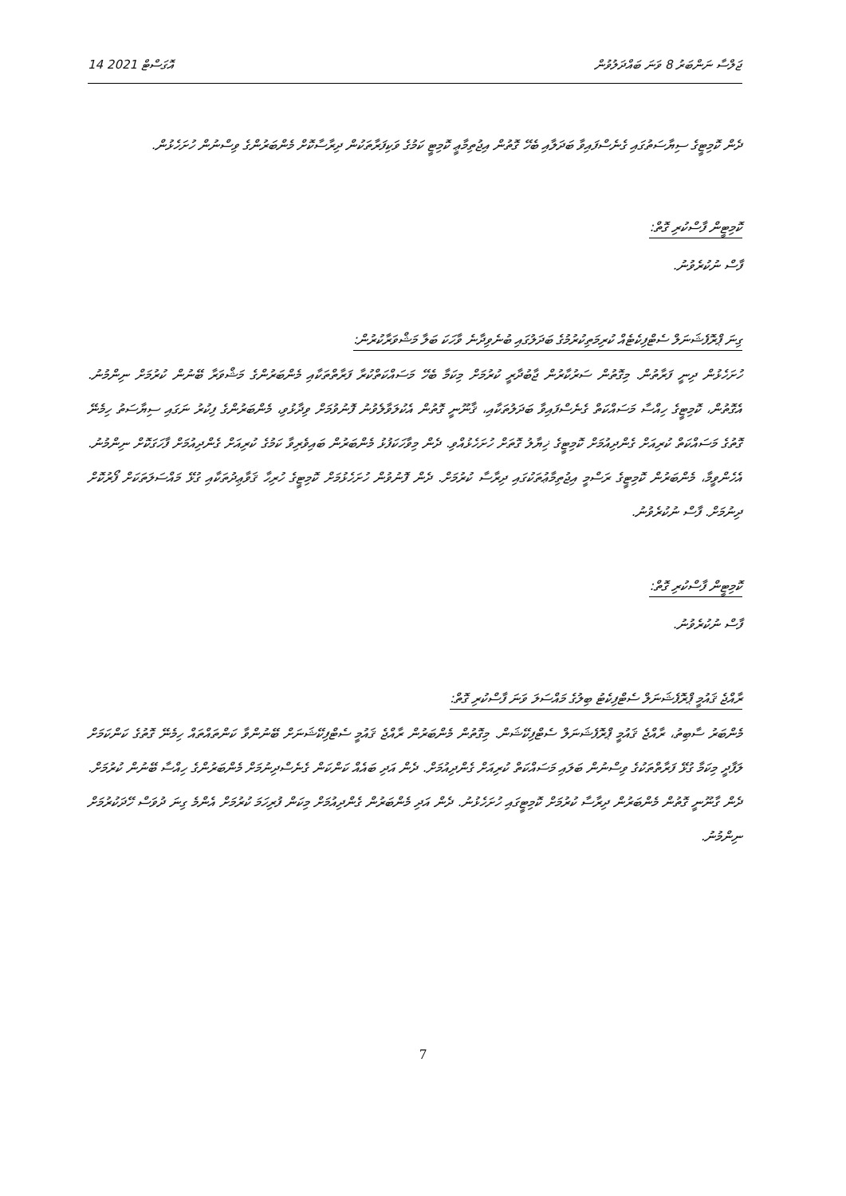14 އޮގަސްޓް 2021 ޖަލްސާ ނަންބަރު 8 ވަނަ ބައްދަލުވުން
ދެން ކޮމިޓީގެ ސިޔާސަތުގައި ގެނެސްފައިވާ ބަދަލާއި ބެހޭ ގޮތުން އިޖުތިމާޢީ ކޮމިޓީ ކަމުގެ ވަކިފަރާތަކުން ދިރާސާކޮށް މެންބަރުންގެ ވިސްނުން ހުށަހެޅުން.
ކޮމިޓީން ފާސްކުރި ގޮތް:
ފާސް ނުކުރެވުނު.
ގިނަ ޕްރޮފެޝަނަލް ސެޓްފިކެޓެއް ކުރިމަތިކުރުމުގެ ބަދަލުގައި ބުނެވިދާނެ ވާހަކަ ބަލާ މަޝްވަރާކުރުން:
ހުށަހެޅުން ދިނީ ފަރާތުން. މިގޮތުން ސަރުކާރުން ޖާބުދާރީ ކުރުމަށް މިކަމާ ބެހޭ މަސައްކަތްކުރާ ފަރާތްތަކާއި މެންބަރުންގެ މަޝްވަރާ ބޭނުން ކުރުމަށް ނިންމުނު. އެގޮތުން، ކޮމިޓީގެ ހިއްސާ މަސައްކަތް ގެނެސްފައިވާ ބަދަލުތަކާއި، ޤާނޫނީ ގޮތުން އެކުލަވާލެވުނު ފޮނުވުމަށް ވިދާޅުވި، މެންބަރުންގެ ފިކުރު ނަގައި ސިޔާސަތު ހިމެނޭ ގޮތުގެ މަސައްކަތް ކުރިއަށް ގެންދިއުމަށް ކޮމިޓީގެ ޚިޔާލު ގޮތަށް ހުށަހެޅުއްވި. ދެން މިވާހަކަފުޅު މެންބަރުން ބައިވެރިވާ ކަމުގެ ކުރިއަށް ގެންދިއުމަށް ފާހަގަކޮށް ނިންމުނު. އެހެންވީމާ، މެންބަރުން ކޮމިޓީގެ ރަސްމީ އިޖުތިމާޢުތަކުގައި ދިރާސާ ކުރުމަށް. ދެން ފޮނުވުން ހުށަހެޅުމަށް ކޮމިޓީގެ ހުރިހާ ޤަވާޢިދުތަކާއި ގުޅޭ މައްސަލަތަކަށް ފޯރުކޮށް ދިނުމަށް. ފާސް ނުކުރެވުނު.
ކޮމިޓީން ފާސްކުރި ގޮތް:
ފާސް ނުކުރެވުނު.
ރާއްޖެ ޤައުމީ ޕްރޮފެޝަނަލް ސެޓްފިކެޓު ބިލުގެ މައްސަލަ ވަނަ ފާސްކުރި ގޮތް:
މެންބަރު ސާބިތު، ރާއްޖެ ޤައުމީ ޕްރޮފެޝަނަލް ސެޓްފިކޭޝަން. މިގޮތުން މެންބަރުން ރާއްޖެ ޤައުމީ ސެޓްފިކޭޝަނަށް ބޭނުންވާ ކަންތައްތައް ހިމެނޭ ގޮތުގެ ކަންކަމަށް ލަފާދީ މިކަމާ ގުޅޭ ފަރާތްތަކުގެ ވިސްނުން ބަލައި މަސައްކަތް ކުރިއަށް ގެންދިއުމަށް. ދެން އަދި ބައެއް ކަންކަން ގެނެސްދިނުމަށް މެންބަރުންގެ ހިއްސާ ބޭނުން ކުރުމަށް. ދެން ގާނޫނީ ގޮތުން މެންބަރުން ދިރާސާ ކުރުމަށް ކޮމިޓީގައި ހުށަހެޅުނު. ދެން އަދި މެންބަރުން ގެންދިއުމަށް މިކަން ފުރިހަމަ ކުރުމަށް އެންމެ ގިނަ ދުވަސް ހޭދަކުރުމަށް ނިންމުނު.
7